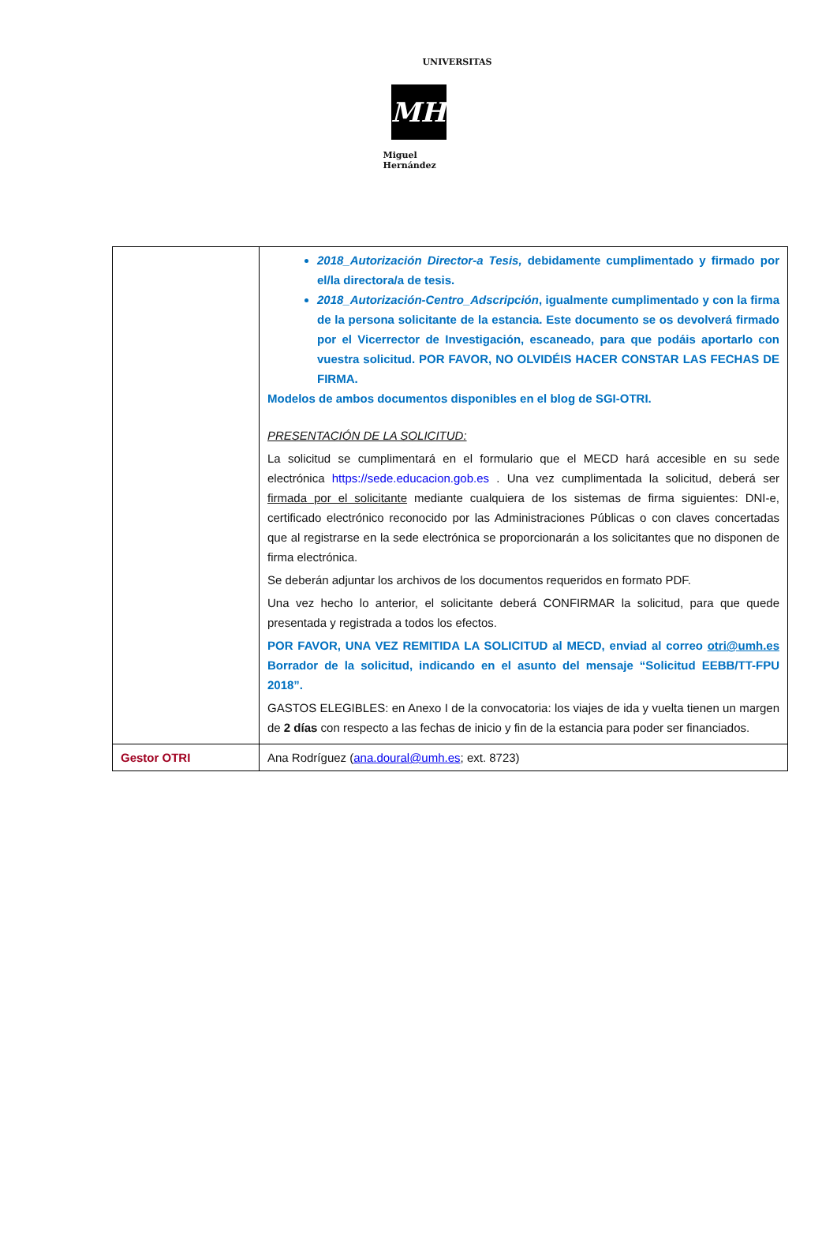UNIVERSITAS
MH
Miguel Hernández
| | 2018_Autorización Director-a Tesis, debidamente cumplimentado y firmado por el/la directora/a de tesis. 2018_Autorización-Centro_Adscripción , igualmente cumplimentado y con la firma de la persona solicitante de la estancia. Este documento se os devolverá firmado por el Vicerrector de Investigación, escaneado, para que podáis aportarlo con vuestra solicitud. POR FAVOR, NO OLVIDÉIS HACER CONSTAR LAS FECHAS DE FIRMA. Modelos de ambos documentos disponibles en el blog de SGI-OTRI. PRESENTACIÓN DE LA SOLICITUD: La solicitud se cumplimentará en el formulario que el MECD hará accesible en su sede electrónica https://sede.educacion.gob.es . Una vez cumplimentada la solicitud, deberá ser firmada por el solicitante mediante cualquiera de los sistemas de firma siguientes: DNI-e, certificado electrónico reconocido por las Administraciones Públicas o con claves concertadas que al registrarse en la sede electrónica se proporcionarán a los solicitantes que no disponen de firma electrónica. Se deberán adjuntar los archivos de los documentos requeridos en formato PDF. Una vez hecho lo anterior, el solicitante deberá CONFIRMAR la solicitud, para que quede presentada y registrada a todos los efectos. POR FAVOR, UNA VEZ REMITIDA LA SOLICITUD al MECD, enviad al correo otri@umh.es Borrador de la solicitud, indicando en el asunto del mensaje “Solicitud EEBB/TT-FPU 2018”. GASTOS ELEGIBLES: en Anexo I de la convocatoria: los viajes de ida y vuelta tienen un margen de 2 días con respecto a las fechas de inicio y fin de la estancia para poder ser financiados. |
| Gestor OTRI | Ana Rodríguez ( ana.doural@umh.es ; ext. 8723) |